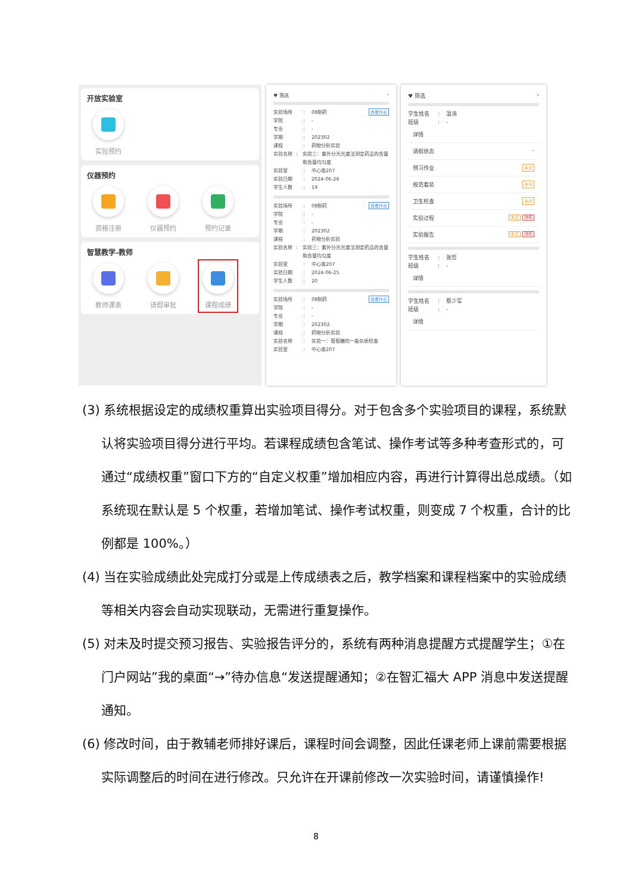开放实验室
实验预约
仪器预约
资格注册 仪器预约 预约记录
智慧教学-教师
教师课表 请假审批 课程成绩
♥ 筛选 ›
查看作业
实验场所: 08制药
学院: -
专业: -
学期: 202302
课程: 药物分析实验
实验名称: 实验三：紫外分光光度法测定药品的含量和含量均匀度
实验室: 中心南207
实验日期: 2024-06-26
学生人数: 19
查看作业
实验场所: 08制药
学院: -
专业: -
学期: 202302
课程: 药物分析实验
实验名称: 实验三：紫外分光光度法测定药品的含量和含量均匀度
实验室: 中心南207
实验日期: 2024-06-25
学生人数: 20
查看作业
实验场所: 08制药
学院: -
专业: -
学期: 202302
课程: 药物分析实验
实验名称: 实验一：葡萄糖的一般杂质检查
实验室: 中心南207
♥ 筛选 ›
学生姓名: 温涛
班级: -
详情
请假状态 -
预习作业 未交
规范着装 未评
卫生检查 未评
实验过程 未交 待机
实验报告 未交 待机
学生姓名: 张哲
班级: -
详情
学生姓名: 蔡少军
班级: -
详情
(3) 系统根据设定的成绩权重算出实验项目得分。对于包含多个实验项目的课程，系统默认将实验项目得分进行平均。若课程成绩包含笔试、操作考试等多种考查形式的，可通过“成绩权重”窗口下方的“自定义权重”增加相应内容，再进行计算得出总成绩。（如系统现在默认是 5 个权重，若增加笔试、操作考试权重，则变成 7 个权重，合计的比例都是 100%。）
(4) 当在实验成绩此处完成打分或是上传成绩表之后，教学档案和课程档案中的实验成绩等相关内容会自动实现联动，无需进行重复操作。
(5) 对未及时提交预习报告、实验报告评分的，系统有两种消息提醒方式提醒学生；①在门户网站”我的桌面“→”待办信息“发送提醒通知；②在智汇福大 APP 消息中发送提醒通知。
(6) 修改时间，由于教辅老师排好课后，课程时间会调整，因此任课老师上课前需要根据实际调整后的时间在进行修改。只允许在开课前修改一次实验时间，请谨慎操作!
8